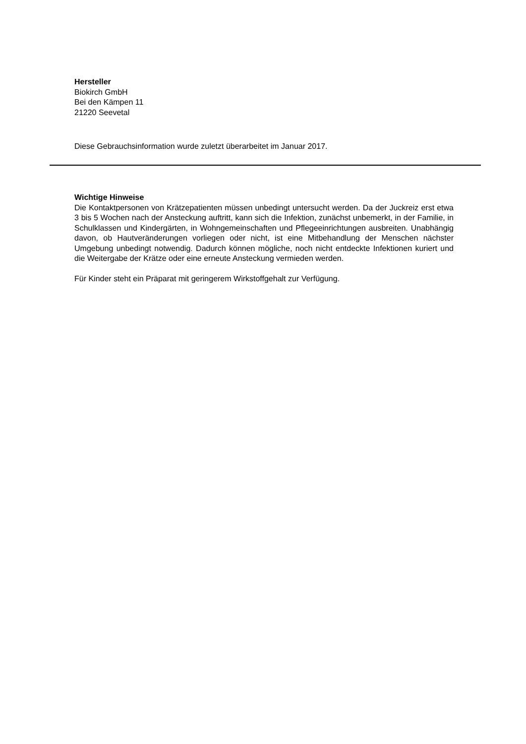Hersteller
Biokirch GmbH
Bei den Kämpen 11
21220 Seevetal
Diese Gebrauchsinformation wurde zuletzt überarbeitet im Januar 2017.
Wichtige Hinweise
Die Kontaktpersonen von Krätzepatienten müssen unbedingt untersucht werden. Da der Juckreiz erst etwa 3 bis 5 Wochen nach der Ansteckung auftritt, kann sich die Infektion, zunächst unbemerkt, in der Familie, in Schulklassen und Kindergärten, in Wohngemeinschaften und Pflegeeinrichtungen ausbreiten. Unabhängig davon, ob Hautveränderungen vorliegen oder nicht, ist eine Mitbehandlung der Menschen nächster Umgebung unbedingt notwendig. Dadurch können mögliche, noch nicht entdeckte Infektionen kuriert und die Weitergabe der Krätze oder eine erneute Ansteckung vermieden werden.
Für Kinder steht ein Präparat mit geringerem Wirkstoffgehalt zur Verfügung.